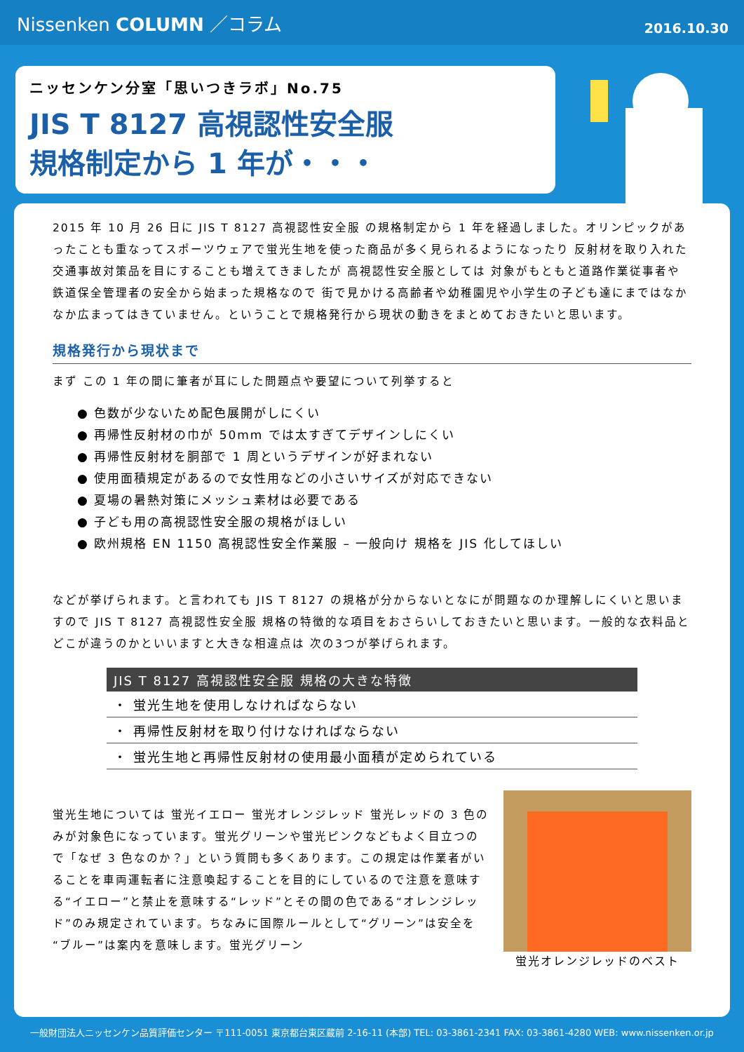Nissenken COLUMN ／コラム
2016.10.30
ニッセンケン分室「思いつきラボ」No.75
JIS T 8127 高視認性安全服
規格制定から 1 年が・・・
2015 年 10 月 26 日に JIS T 8127 高視認性安全服 の規格制定から 1 年を経過しました。オリンピックがあったことも重なってスポーツウェアで蛍光生地を使った商品が多く見られるようになったり 反射材を取り入れた交通事故対策品を目にすることも増えてきましたが 高視認性安全服としては 対象がもともと道路作業従事者や鉄道保全管理者の安全から始まった規格なので 街で見かける高齢者や幼稚園児や小学生の子ども達にまではなかなか広まってはきていません。ということで規格発行から現状の動きをまとめておきたいと思います。
規格発行から現状まで
まず この 1 年の間に筆者が耳にした問題点や要望について列挙すると
● 色数が少ないため配色展開がしにくい
● 再帰性反射材の巾が 50mm では太すぎてデザインしにくい
● 再帰性反射材を胴部で 1 周というデザインが好まれない
● 使用面積規定があるので女性用などの小さいサイズが対応できない
● 夏場の暑熱対策にメッシュ素材は必要である
● 子ども用の高視認性安全服の規格がほしい
● 欧州規格 EN 1150 高視認性安全作業服 – 一般向け 規格を JIS 化してほしい
などが挙げられます。と言われても JIS T 8127 の規格が分からないとなにが問題なのか理解しにくいと思いますので JIS T 8127 高視認性安全服 規格の特徴的な項目をおさらいしておきたいと思います。一般的な衣料品とどこが違うのかといいますと大きな相違点は 次の3つが挙げられます。
| JIS T 8127 高視認性安全服 規格の大きな特徴 |
| --- |
| ・ 蛍光生地を使用しなければならない |
| ・ 再帰性反射材を取り付けなければならない |
| ・ 蛍光生地と再帰性反射材の使用最小面積が定められている |
蛍光生地については 蛍光イエロー 蛍光オレンジレッド 蛍光レッドの 3 色のみが対象色になっています。蛍光グリーンや蛍光ピンクなどもよく目立つので「なぜ 3 色なのか？」という質問も多くあります。この規定は作業者がいることを車両運転者に注意喚起することを目的にしているので注意を意味する“イエロー”と禁止を意味する“レッド”とその間の色である“オレンジレッド”のみ規定されています。ちなみに国際ルールとして“グリーン”は安全を“ブルー”は案内を意味します。蛍光グリーン
蛍光オレンジレッドのベスト
一般財団法人ニッセンケン品質評価センター 〒111-0051 東京都台東区蔵前 2-16-11 (本部) TEL: 03-3861-2341 FAX: 03-3861-4280 WEB: www.nissenken.or.jp